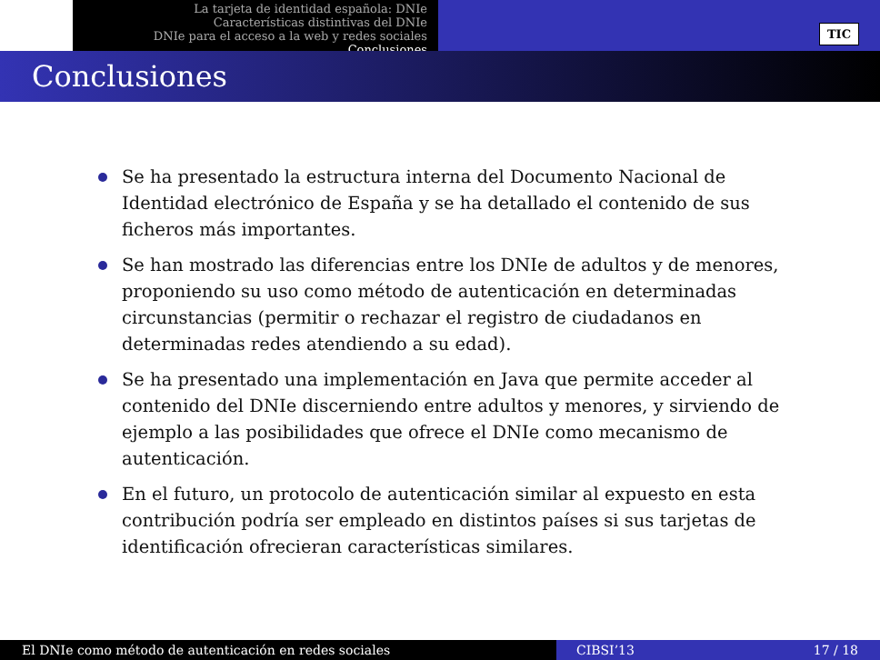La tarjeta de identidad española: DNIe
Características distintivas del DNIe
DNIe para el acceso a la web y redes sociales
Conclusiones
TIC
Conclusiones
Se ha presentado la estructura interna del Documento Nacional de Identidad electrónico de España y se ha detallado el contenido de sus ficheros más importantes.
Se han mostrado las diferencias entre los DNIe de adultos y de menores, proponiendo su uso como método de autenticación en determinadas circunstancias (permitir o rechazar el registro de ciudadanos en determinadas redes atendiendo a su edad).
Se ha presentado una implementación en Java que permite acceder al contenido del DNIe discerniendo entre adultos y menores, y sirviendo de ejemplo a las posibilidades que ofrece el DNIe como mecanismo de autenticación.
En el futuro, un protocolo de autenticación similar al expuesto en esta contribución podría ser empleado en distintos países si sus tarjetas de identificación ofrecieran características similares.
El DNIe como método de autenticación en redes sociales CIBSI’13 17 / 18